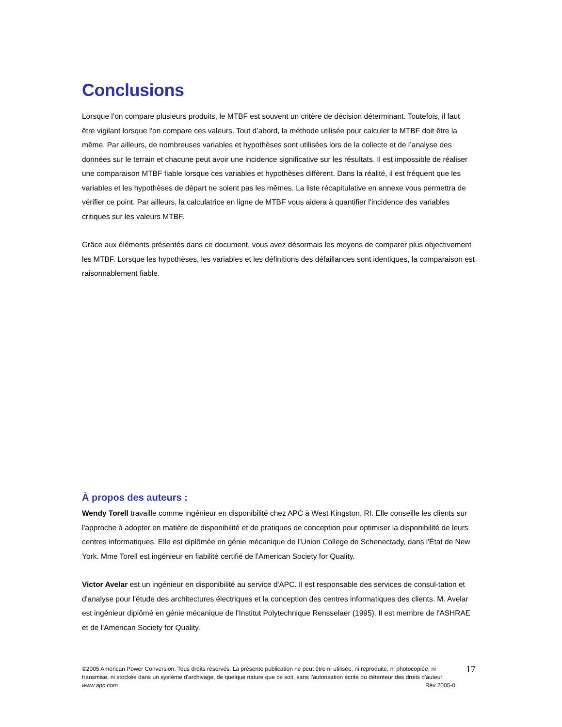Conclusions
Lorsque l’on compare plusieurs produits, le MTBF est souvent un critère de décision déterminant. Toutefois, il faut être vigilant lorsque l'on compare ces valeurs. Tout d’abord, la méthode utilisée pour calculer le MTBF doit être la même. Par ailleurs, de nombreuses variables et hypothèses sont utilisées lors de la collecte et de l’analyse des données sur le terrain et chacune peut avoir une incidence significative sur les résultats. Il est impossible de réaliser une comparaison MTBF fiable lorsque ces variables et hypothèses diffèrent. Dans la réalité, il est fréquent que les variables et les hypothèses de départ ne soient pas les mêmes. La liste récapitulative en annexe vous permettra de vérifier ce point. Par ailleurs, la calculatrice en ligne de MTBF vous aidera à quantifier l’incidence des variables critiques sur les valeurs MTBF.
Grâce aux éléments présentés dans ce document, vous avez désormais les moyens de comparer plus objectivement les MTBF. Lorsque les hypothèses, les variables et les définitions des défaillances sont identiques, la comparaison est raisonnablement fiable.
À propos des auteurs :
Wendy Torell travaille comme ingénieur en disponibilité chez APC à West Kingston, RI. Elle conseille les clients sur l'approche à adopter en matière de disponibilité et de pratiques de conception pour optimiser la disponibilité de leurs centres informatiques. Elle est diplômée en génie mécanique de l’Union College de Schenectady, dans l'État de New York. Mme Torell est ingénieur en fiabilité certifié de l'American Society for Quality.
Victor Avelar est un ingénieur en disponibilité au service d'APC. Il est responsable des services de consul-tation et d'analyse pour l'étude des architectures électriques et la conception des centres informatiques des clients. M. Avelar est ingénieur diplômé en génie mécanique de l'Institut Polytechnique Rensselaer (1995). Il est membre de l'ASHRAE et de l'American Society for Quality.
©2005 American Power Conversion. Tous droits réservés. La présente publication ne peut être ni utilisée, ni reproduite, ni photocopiée, ni transmise, ni stockée dans un système d'archivage, de quelque nature que ce soit, sans l'autorisation écrite du détenteur des droits d'auteur.
www.apc.com Rév 2005-0
17